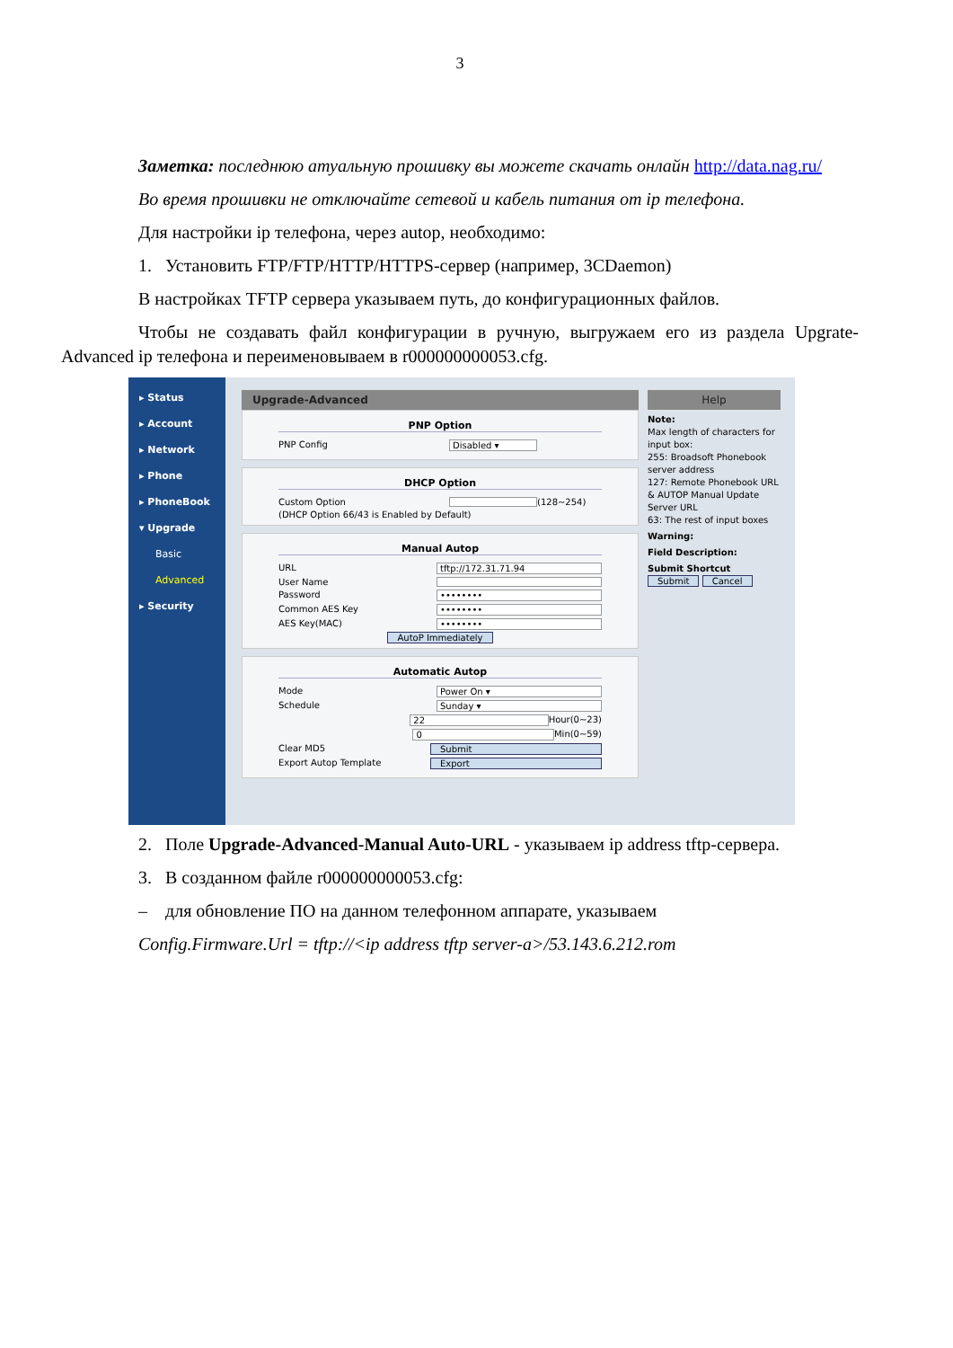3
Заметка: последнюю атуальную прошивку вы можете скачать онлайн http://data.nag.ru/
Во время прошивки не отключайте сетевой и кабель питания от ip телефона.
Для настройки ip телефона, через autop, необходимо:
1. Установить FTP/FTP/HTTP/HTTPS-сервер (например, 3CDaemon)
В настройках TFTP сервера указываем путь, до конфигурационных файлов.
Чтобы не создавать файл конфигурации в ручную, выгружаем его из раздела Upgrate-Advanced ip телефона и переименовываем в r000000000053.cfg.
▸ Status
▸ Account
▸ Network
▸ Phone
▸ PhoneBook
▾ Upgrade
Basic
Advanced
▸ Security
Upgrade-Advanced
PNP Option
PNP Config Disabled ▾
DHCP Option
Custom Option (128~254)
(DHCP Option 66/43 is Enabled by Default)
Manual Autop
URL tftp://172.31.71.94
User Name
Password ••••••••
Common AES Key ••••••••
AES Key(MAC) ••••••••
AutoP Immediately
Automatic Autop
Mode Power On ▾
Schedule Sunday ▾
22 Hour(0~23)
0 Min(0~59)
Clear MD5 Submit
Export Autop Template Export
Help
Note:
Max length of characters for input box:
255: Broadsoft Phonebook server address
127: Remote Phonebook URL & AUTOP Manual Update Server URL
63: The rest of input boxes
Warning:
Field Description:
Submit Shortcut
Submit Cancel
2. Поле Upgrade-Advanced-Manual Auto-URL - указываем ip address tftp-сервера.
3. В созданном файле r000000000053.cfg:
– для обновление ПО на данном телефонном аппарате, указываем
Config.Firmware.Url = tftp://<ip address tftp server-a>/53.143.6.212.rom